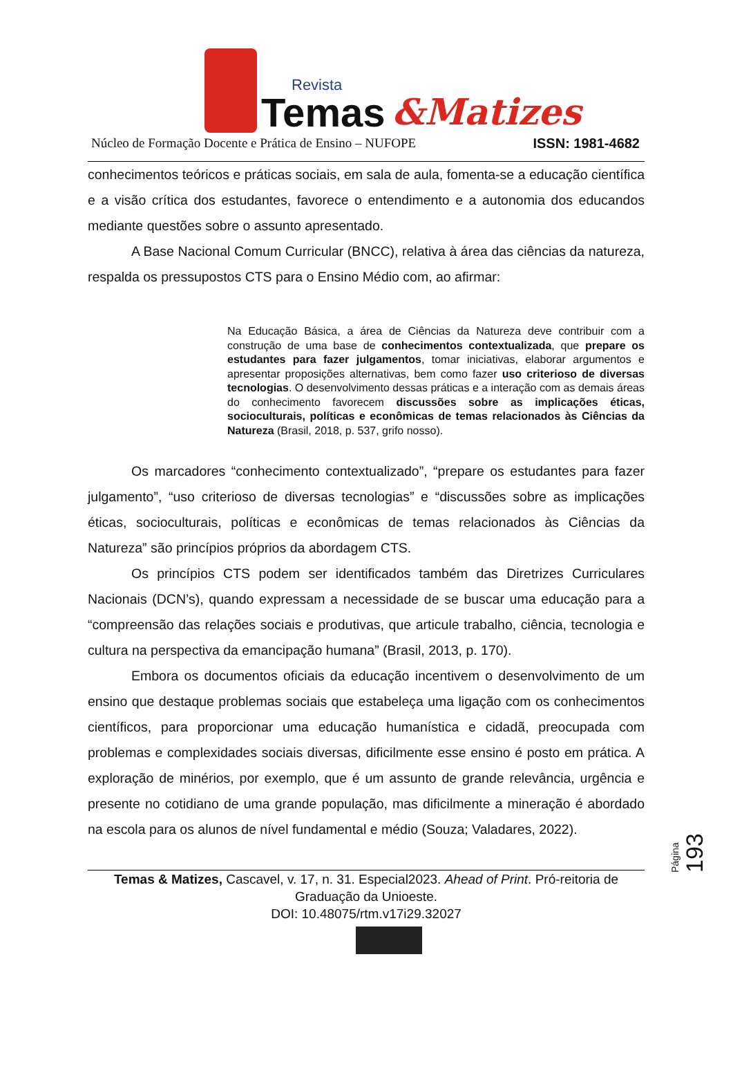Revista
Temas
&Matizes
Núcleo de Formação Docente e Prática de Ensino – NUFOPE ISSN: 1981-4682
conhecimentos teóricos e práticas sociais, em sala de aula, fomenta-se a educação científica e a visão crítica dos estudantes, favorece o entendimento e a autonomia dos educandos mediante questões sobre o assunto apresentado.
A Base Nacional Comum Curricular (BNCC), relativa à área das ciências da natureza, respalda os pressupostos CTS para o Ensino Médio com, ao afirmar:
Na Educação Básica, a área de Ciências da Natureza deve contribuir com a construção de uma base de conhecimentos contextualizada, que prepare os estudantes para fazer julgamentos, tomar iniciativas, elaborar argumentos e apresentar proposições alternativas, bem como fazer uso criterioso de diversas tecnologias. O desenvolvimento dessas práticas e a interação com as demais áreas do conhecimento favorecem discussões sobre as implicações éticas, socioculturais, políticas e econômicas de temas relacionados às Ciências da Natureza (Brasil, 2018, p. 537, grifo nosso).
Os marcadores “conhecimento contextualizado”, “prepare os estudantes para fazer julgamento”, “uso criterioso de diversas tecnologias” e “discussões sobre as implicações éticas, socioculturais, políticas e econômicas de temas relacionados às Ciências da Natureza” são princípios próprios da abordagem CTS.
Os princípios CTS podem ser identificados também das Diretrizes Curriculares Nacionais (DCN’s), quando expressam a necessidade de se buscar uma educação para a “compreensão das relações sociais e produtivas, que articule trabalho, ciência, tecnologia e cultura na perspectiva da emancipação humana” (Brasil, 2013, p. 170).
Embora os documentos oficiais da educação incentivem o desenvolvimento de um ensino que destaque problemas sociais que estabeleça uma ligação com os conhecimentos científicos, para proporcionar uma educação humanística e cidadã, preocupada com problemas e complexidades sociais diversas, dificilmente esse ensino é posto em prática. A exploração de minérios, por exemplo, que é um assunto de grande relevância, urgência e presente no cotidiano de uma grande população, mas dificilmente a mineração é abordado na escola para os alunos de nível fundamental e médio (Souza; Valadares, 2022).
Página 193
Temas & Matizes, Cascavel, v. 17, n. 31. Especial2023. Ahead of Print. Pró-reitoria de Graduação da Unioeste.
DOI: 10.48075/rtm.v17i29.32027